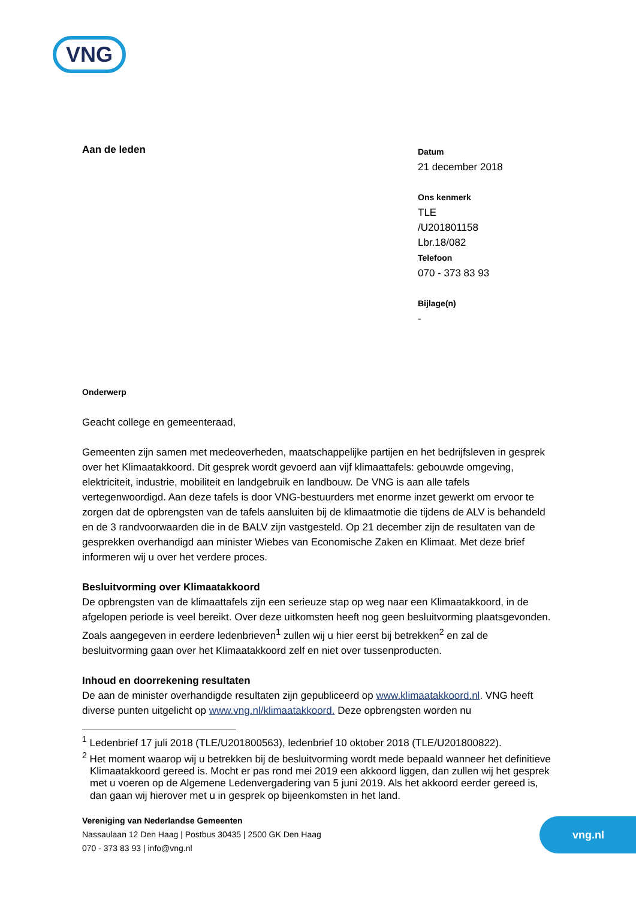VNG
Aan de leden
Datum
21 december 2018
Ons kenmerk
TLE
/U201801158
Lbr.18/082
Telefoon
070 - 373 83 93
Bijlage(n)
-
Onderwerp
Geacht college en gemeenteraad,
Gemeenten zijn samen met medeoverheden, maatschappelijke partijen en het bedrijfsleven in gesprek over het Klimaatakkoord. Dit gesprek wordt gevoerd aan vijf klimaattafels: gebouwde omgeving, elektriciteit, industrie, mobiliteit en landgebruik en landbouw. De VNG is aan alle tafels vertegenwoordigd. Aan deze tafels is door VNG-bestuurders met enorme inzet gewerkt om ervoor te zorgen dat de opbrengsten van de tafels aansluiten bij de klimaatmotie die tijdens de ALV is behandeld en de 3 randvoorwaarden die in de BALV zijn vastgesteld. Op 21 december zijn de resultaten van de gesprekken overhandigd aan minister Wiebes van Economische Zaken en Klimaat. Met deze brief informeren wij u over het verdere proces.
Besluitvorming over Klimaatakkoord
De opbrengsten van de klimaattafels zijn een serieuze stap op weg naar een Klimaatakkoord, in de afgelopen periode is veel bereikt. Over deze uitkomsten heeft nog geen besluitvorming plaatsgevonden. Zoals aangegeven in eerdere ledenbrieven<sup>1</sup> zullen wij u hier eerst bij betrekken<sup>2</sup> en zal de besluitvorming gaan over het Klimaatakkoord zelf en niet over tussenproducten.
Inhoud en doorrekening resultaten
De aan de minister overhandigde resultaten zijn gepubliceerd op www.klimaatakkoord.nl. VNG heeft diverse punten uitgelicht op www.vng.nl/klimaatakkoord. Deze opbrengsten worden nu
<sup>1</sup> Ledenbrief 17 juli 2018 (TLE/U201800563), ledenbrief 10 oktober 2018 (TLE/U201800822).
<sup>2</sup> Het moment waarop wij u betrekken bij de besluitvorming wordt mede bepaald wanneer het definitieve Klimaatakkoord gereed is. Mocht er pas rond mei 2019 een akkoord liggen, dan zullen wij het gesprek met u voeren op de Algemene Ledenvergadering van 5 juni 2019. Als het akkoord eerder gereed is, dan gaan wij hierover met u in gesprek op bijeenkomsten in het land.
Vereniging van Nederlandse Gemeenten
Nassaulaan 12 Den Haag | Postbus 30435 | 2500 GK Den Haag
070 - 373 83 93 | info@vng.nl
vng.nl